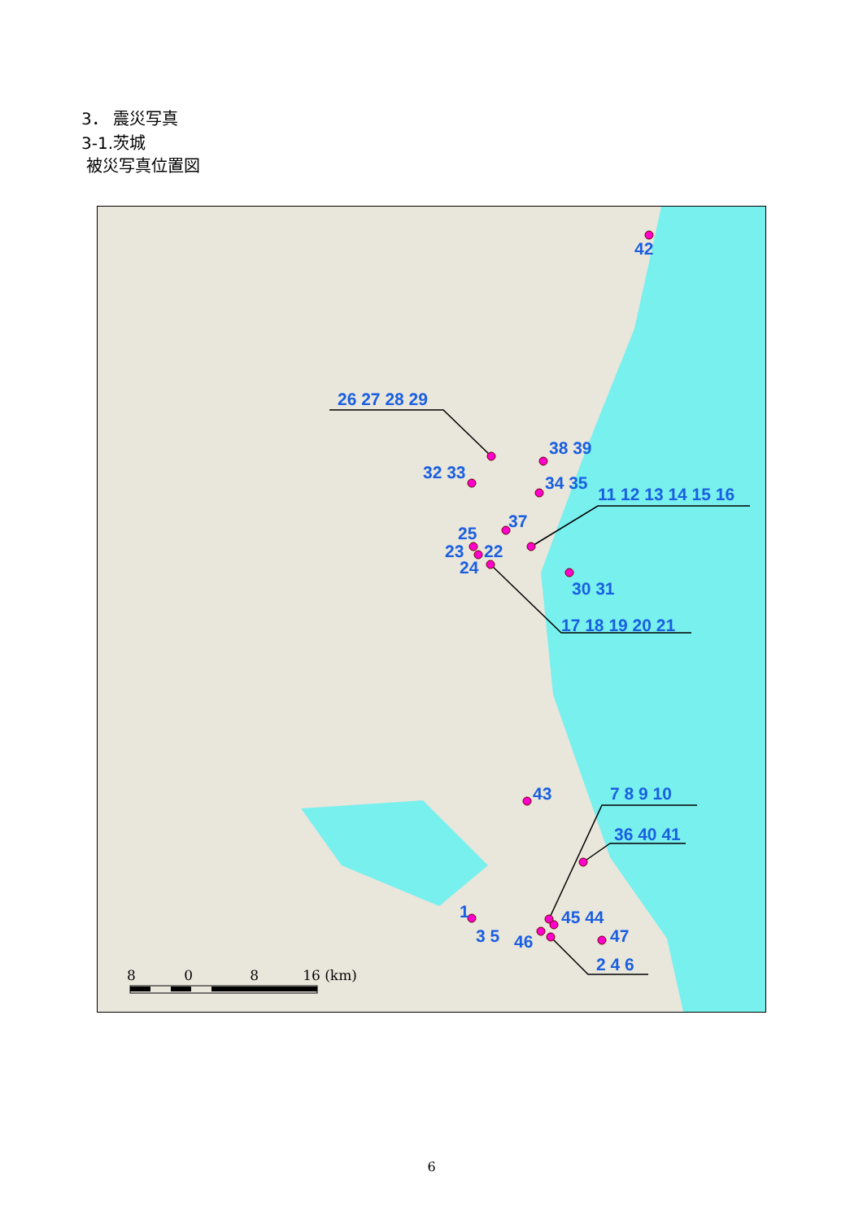3． 震災写真
3-1.茨城
被災写真位置図
42
26 27 28 29
38 39
32 33
34 35
11 12 13 14 15 16
37
25
22 23
24
30 31
17 18 19 20 21
43 7 8 9 10
36 40 41
1 45 44
47 3 5 46
2 4 6 8 0 8 16 (km)
6